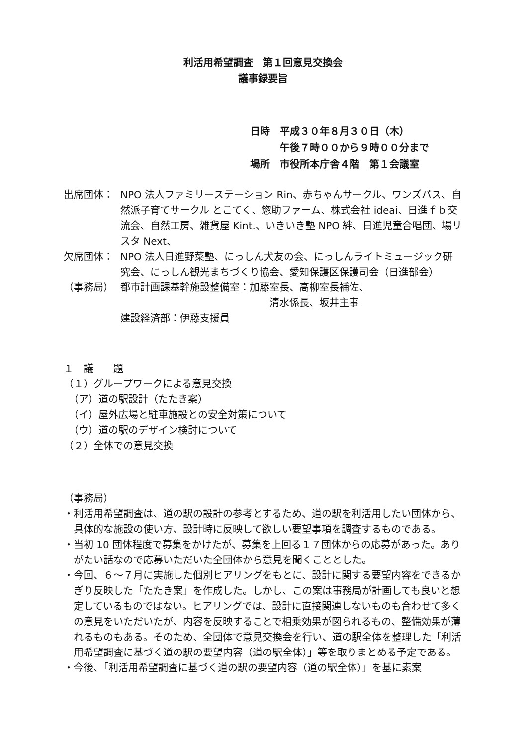利活用希望調査　第１回意見交換会
議事録要旨
日時 平成３０年８月３０日（木）
午後７時００から９時００分まで
場所 市役所本庁舎４階　第１会議室
出席団体： NPO 法人ファミリーステーション Rin、赤ちゃんサークル、ワンズパス、自然派子育てサークル とこてく、惣助ファーム、株式会社 ideai、日進ｆｂ交流会、自然工房、雑貨屋 Kint.、いきいき塾 NPO 絆、日進児童合唱団、場リスタ Next、
欠席団体： NPO 法人日進野菜塾、にっしん犬友の会、にっしんライトミュージック研究会、にっしん観光まちづくり協会、愛知保護区保護司会（日進部会）
（事務局） 都市計画課基幹施設整備室：加藤室長、高柳室長補佐、
清水係長、坂井主事
建設経済部：伊藤支援員
１　議　　題
（１）グループワークによる意見交換
　（ア）道の駅設計（たたき案）
　（イ）屋外広場と駐車施設との安全対策について
　（ウ）道の駅のデザイン検討について
（２）全体での意見交換
（事務局）
・ 利活用希望調査は、道の駅の設計の参考とするため、道の駅を利活用したい団体から、具体的な施設の使い方、設計時に反映して欲しい要望事項を調査するものである。
・ 当初 10 団体程度で募集をかけたが、募集を上回る１７団体からの応募があった。ありがたい話なので応募いただいた全団体から意見を聞くこととした。
・ 今回、６～７月に実施した個別ヒアリングをもとに、設計に関する要望内容をできるかぎり反映した「たたき案」を作成した。しかし、この案は事務局が計画しても良いと想定しているものではない。ヒアリングでは、設計に直接関連しないものも合わせて多くの意見をいただいたが、内容を反映することで相乗効果が図られるもの、整備効果が薄れるものもある。そのため、全団体で意見交換会を行い、道の駅全体を整理した「利活用希望調査に基づく道の駅の要望内容（道の駅全体）」等を取りまとめる予定である。
・ 今後、「利活用希望調査に基づく道の駅の要望内容（道の駅全体）」を基に素案